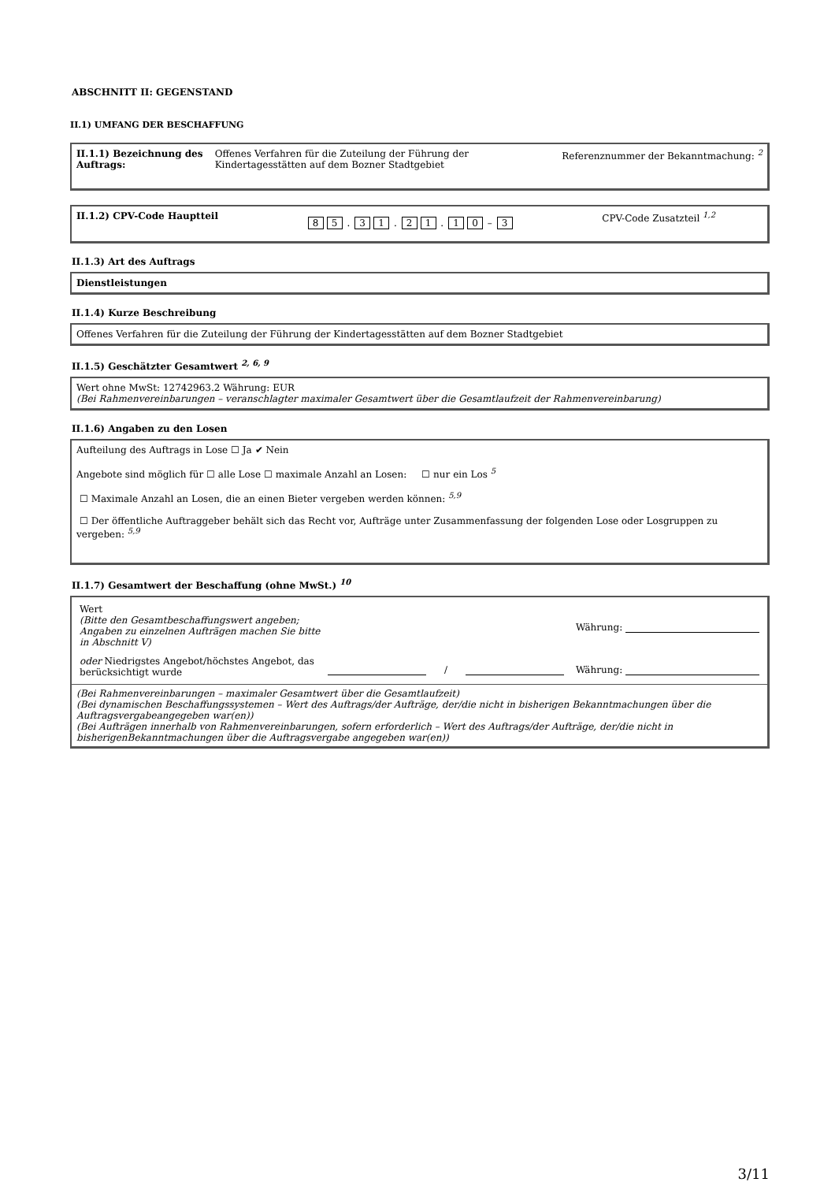ABSCHNITT II: GEGENSTAND
II.1) UMFANG DER BESCHAFFUNG
II.1.1) Bezeichnung des Auftrags: Offenes Verfahren für die Zuteilung der Führung der Kindertagesstätten auf dem Bozner Stadtgebiet Referenznummer der Bekanntmachung: <sup>2</sup>
II.1.2) CPV-Code Hauptteil 8 5 . 3 1 . 2 1 . 1 0 – 3 CPV-Code Zusatzteil <sup>1,2</sup>
II.1.3) Art des Auftrags
Dienstleistungen
II.1.4) Kurze Beschreibung
Offenes Verfahren für die Zuteilung der Führung der Kindertagesstätten auf dem Bozner Stadtgebiet
II.1.5) Geschätzter Gesamtwert <sup>2, 6, 9</sup>
Wert ohne MwSt: 12742963.2 Währung: EUR
(Bei Rahmenvereinbarungen – veranschlagter maximaler Gesamtwert über die Gesamtlaufzeit der Rahmenvereinbarung)
II.1.6) Angaben zu den Losen
Aufteilung des Auftrags in Lose ☐ Ja ✔ Nein
Angebote sind möglich für ☐ alle Lose ☐ maximale Anzahl an Losen: ☐ nur ein Los <sup>5</sup>
☐ Maximale Anzahl an Losen, die an einen Bieter vergeben werden können: <sup>5,9</sup>
☐ Der öffentliche Auftraggeber behält sich das Recht vor, Aufträge unter Zusammenfassung der folgenden Lose oder Losgruppen zu vergeben: <sup>5,9</sup>
II.1.7) Gesamtwert der Beschaffung (ohne MwSt.) <sup>10</sup>
Wert
(Bitte den Gesamtbeschaffungswert angeben;
Angaben zu einzelnen Aufträgen machen Sie bitte
in Abschnitt V) Währung:
oder Niedrigstes Angebot/höchstes Angebot, das berücksichtigt wurde / Währung:
(Bei Rahmenvereinbarungen – maximaler Gesamtwert über die Gesamtlaufzeit)
(Bei dynamischen Beschaffungssystemen – Wert des Auftrags/der Aufträge, der/die nicht in bisherigen Bekanntmachungen über die Auftragsvergabeangegeben war(en))
(Bei Aufträgen innerhalb von Rahmenvereinbarungen, sofern erforderlich – Wert des Auftrags/der Aufträge, der/die nicht in bisherigenBekanntmachungen über die Auftragsvergabe angegeben war(en))
3/11